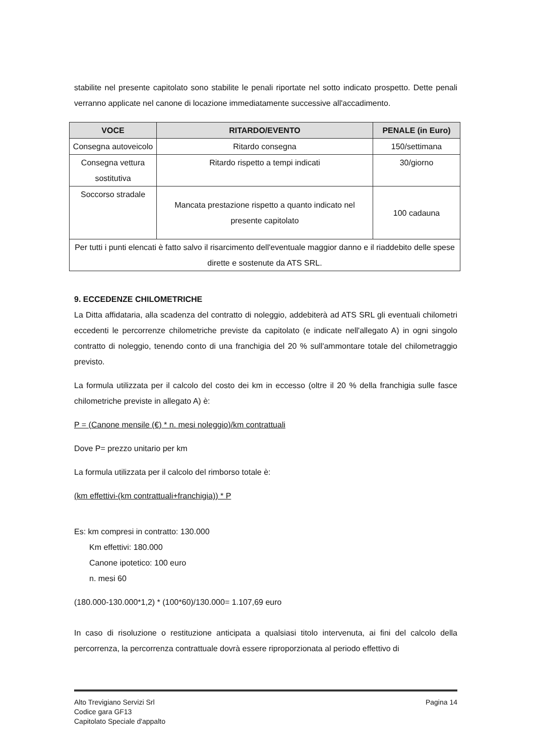stabilite nel presente capitolato sono stabilite le penali riportate nel sotto indicato prospetto. Dette penali verranno applicate nel canone di locazione immediatamente successive all'accadimento.
| VOCE | RITARDO/EVENTO | PENALE (in Euro) |
| --- | --- | --- |
| Consegna autoveicolo | Ritardo consegna | 150/settimana |
| Consegna vettura sostitutiva | Ritardo rispetto a tempi indicati | 30/giorno |
| Soccorso stradale | Mancata prestazione rispetto a quanto indicato nel presente capitolato | 100 cadauna |
| Per tutti i punti elencati è fatto salvo il risarcimento dell'eventuale maggior danno e il riaddebito delle spese dirette e sostenute da ATS SRL. | | |
9. ECCEDENZE CHILOMETRICHE
La Ditta affidataria, alla scadenza del contratto di noleggio, addebiterà ad ATS SRL gli eventuali chilometri eccedenti le percorrenze chilometriche previste da capitolato (e indicate nell'allegato A) in ogni singolo contratto di noleggio, tenendo conto di una franchigia del 20 % sull'ammontare totale del chilometraggio previsto.
La formula utilizzata per il calcolo del costo dei km in eccesso (oltre il 20 % della franchigia sulle fasce chilometriche previste in allegato A) è:
P = (Canone mensile (€) * n. mesi noleggio)/km contrattuali
Dove P= prezzo unitario per km
La formula utilizzata per il calcolo del rimborso totale è:
(km effettivi-(km contrattuali+franchigia)) * P
Es: km compresi in contratto: 130.000
Km effettivi: 180.000
Canone ipotetico: 100 euro
n. mesi 60
(180.000-130.000*1,2) * (100*60)/130.000= 1.107,69 euro
In caso di risoluzione o restituzione anticipata a qualsiasi titolo intervenuta, ai fini del calcolo della percorrenza, la percorrenza contrattuale dovrà essere riproporzionata al periodo effettivo di
Pagina 14 Alto Trevigiano Servizi Srl
Codice gara GF13
Capitolato Speciale d'appalto